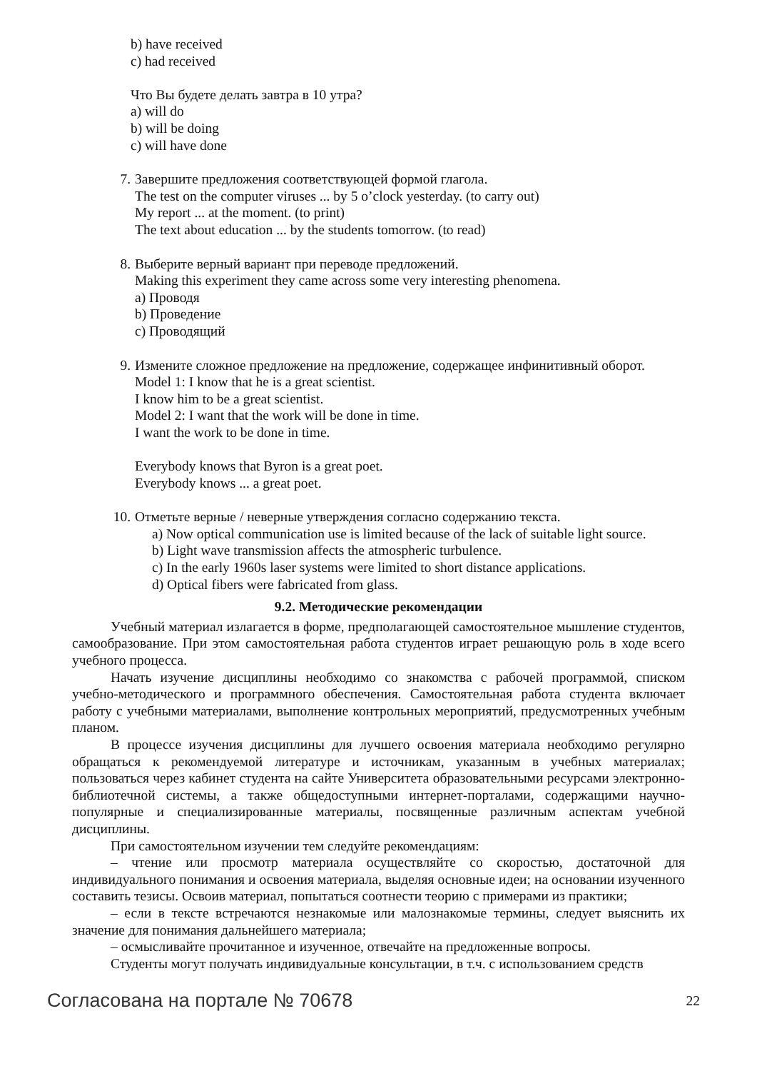b) have received
c) had received
Что Вы будете делать завтра в 10 утра?
a) will do
b) will be doing
c) will have done
7. Завершите предложения соответствующей формой глагола.
The test on the computer viruses ... by 5 o’clock yesterday. (to carry out)
My report ... at the moment. (to print)
The text about education ... by the students tomorrow. (to read)
8. Выберите верный вариант при переводе предложений.
Making this experiment they came across some very interesting phenomena.
a) Проводя
b) Проведение
c) Проводящий
9. Измените сложное предложение на предложение, содержащее инфинитивный оборот.
Model 1: I know that he is a great scientist.
I know him to be a great scientist.
Model 2: I want that the work will be done in time.
I want the work to be done in time.
Everybody knows that Byron is a great poet.
Everybody knows ... a great poet.
10. Отметьте верные / неверные утверждения согласно содержанию текста.
a) Now optical communication use is limited because of the lack of suitable light source.
b) Light wave transmission affects the atmospheric turbulence.
c) In the early 1960s laser systems were limited to short distance applications.
d) Optical fibers were fabricated from glass.
9.2. Методические рекомендации
Учебный материал излагается в форме, предполагающей самостоятельное мышление студентов, самообразование. При этом самостоятельная работа студентов играет решающую роль в ходе всего учебного процесса.
Начать изучение дисциплины необходимо со знакомства с рабочей программой, списком учебно-методического и программного обеспечения. Самостоятельная работа студента включает работу с учебными материалами, выполнение контрольных мероприятий, предусмотренных учебным планом.
В процессе изучения дисциплины для лучшего освоения материала необходимо регулярно обращаться к рекомендуемой литературе и источникам, указанным в учебных материалах; пользоваться через кабинет студента на сайте Университета образовательными ресурсами электронно-библиотечной системы, а также общедоступными интернет-порталами, содержащими научно-популярные и специализированные материалы, посвященные различным аспектам учебной дисциплины.
При самостоятельном изучении тем следуйте рекомендациям:
– чтение или просмотр материала осуществляйте со скоростью, достаточной для индивидуального понимания и освоения материала, выделяя основные идеи; на основании изученного составить тезисы. Освоив материал, попытаться соотнести теорию с примерами из практики;
– если в тексте встречаются незнакомые или малознакомые термины, следует выяснить их значение для понимания дальнейшего материала;
– осмысливайте прочитанное и изученное, отвечайте на предложенные вопросы.
Студенты могут получать индивидуальные консультации, в т.ч. с использованием средств
Согласована на портале № 70678 22